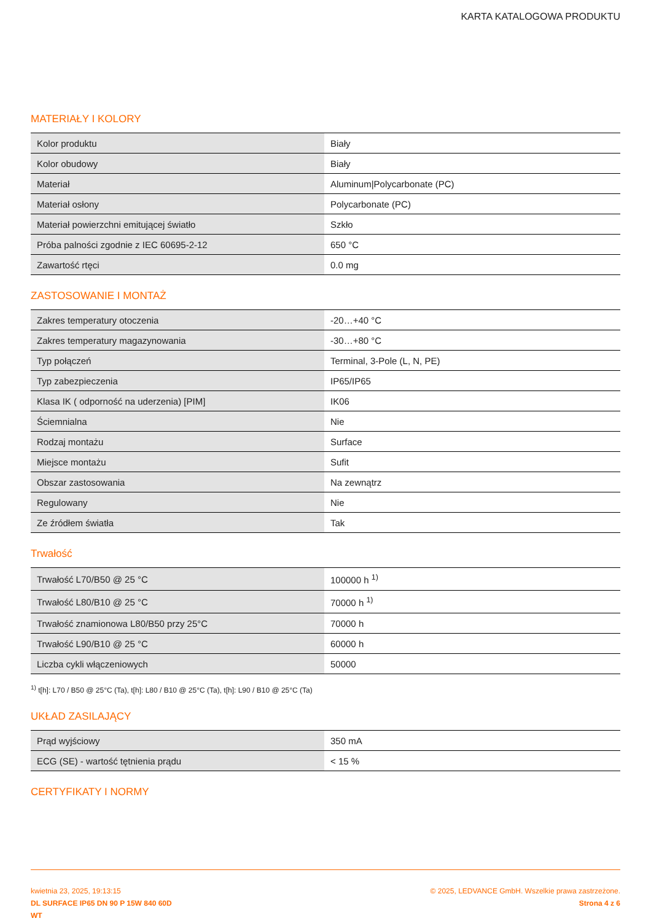KARTA KATALOGOWA PRODUKTU
MATERIAŁY I KOLORY
| Kolor produktu | Biały |
| Kolor obudowy | Biały |
| Materiał | Aluminum/Polycarbonate (PC) |
| Materiał osłony | Polycarbonate (PC) |
| Materiał powierzchni emitującej światło | Szkło |
| Próba palności zgodnie z IEC 60695-2-12 | 650 °C |
| Zawartość rtęci | 0.0 mg |
ZASTOSOWANIE I MONTAŻ
| Zakres temperatury otoczenia | -20…+40 °C |
| Zakres temperatury magazynowania | -30…+80 °C |
| Typ połączeń | Terminal, 3-Pole (L, N, PE) |
| Typ zabezpieczenia | IP65/IP65 |
| Klasa IK ( odporność na uderzenia) [PIM] | IK06 |
| Ściemnialna | Nie |
| Rodzaj montażu | Surface |
| Miejsce montażu | Sufit |
| Obszar zastosowania | Na zewnątrz |
| Regulowany | Nie |
| Ze źródłem światła | Tak |
Trwałość
| Trwałość L70/B50 @ 25 °C | 100000 h <sup>1)</sup> |
| Trwałość L80/B10 @ 25 °C | 70000 h <sup>1)</sup> |
| Trwałość znamionowa L80/B50 przy 25°C | 70000 h |
| Trwałość L90/B10 @ 25 °C | 60000 h |
| Liczba cykli włączeniowych | 50000 |
<sup>1)</sup> t[h]: L70 / B50 @ 25°C (Ta), t[h]: L80 / B10 @ 25°C (Ta), t[h]: L90 / B10 @ 25°C (Ta)
UKŁAD ZASILAJĄCY
| Prąd wyjściowy | 350 mA |
| ECG (SE) - wartość tętnienia prądu | < 15 % |
CERTYFIKATY I NORMY
kwietnia 23, 2025, 19:13:15
DL SURFACE IP65 DN 90 P 15W 840 60D
WT
© 2025, LEDVANCE GmbH. Wszelkie prawa zastrzeżone.
Strona 4 z 6